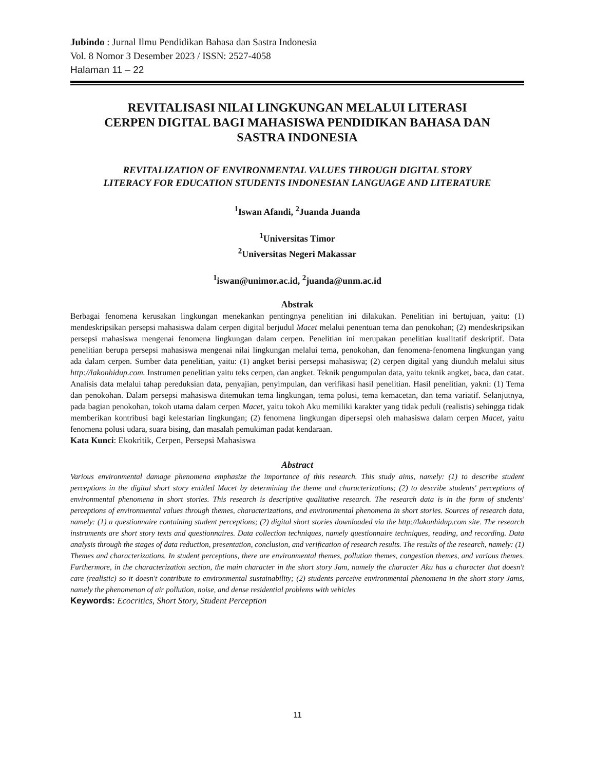Jubindo : Jurnal Ilmu Pendidikan Bahasa dan Sastra Indonesia
Vol. 8 Nomor 3 Desember 2023 / ISSN: 2527-4058
Halaman 11 – 22
REVITALISASI NILAI LINGKUNGAN MELALUI LITERASI CERPEN DIGITAL BAGI MAHASISWA PENDIDIKAN BAHASA DAN SASTRA INDONESIA
REVITALIZATION OF ENVIRONMENTAL VALUES THROUGH DIGITAL STORY LITERACY FOR EDUCATION STUDENTS INDONESIAN LANGUAGE AND LITERATURE
<sup>1</sup> Iswan Afandi, <sup>2</sup>Juanda Juanda
<sup>1</sup> Universitas Timor
<sup>2</sup> Universitas Negeri Makassar
<sup>1</sup> iswan@unimor.ac.id, <sup>2</sup>juanda@unm.ac.id
Abstrak
Berbagai fenomena kerusakan lingkungan menekankan pentingnya penelitian ini dilakukan. Penelitian ini bertujuan, yaitu: (1) mendeskripsikan persepsi mahasiswa dalam cerpen digital berjudul Macet melalui penentuan tema dan penokohan; (2) mendeskripsikan persepsi mahasiswa mengenai fenomena lingkungan dalam cerpen. Penelitian ini merupakan penelitian kualitatif deskriptif. Data penelitian berupa persepsi mahasiswa mengenai nilai lingkungan melalui tema, penokohan, dan fenomena-fenomena lingkungan yang ada dalam cerpen. Sumber data penelitian, yaitu: (1) angket berisi persepsi mahasiswa; (2) cerpen digital yang diunduh melalui situs http://lakonhidup.com. Instrumen penelitian yaitu teks cerpen, dan angket. Teknik pengumpulan data, yaitu teknik angket, baca, dan catat. Analisis data melalui tahap pereduksian data, penyajian, penyimpulan, dan verifikasi hasil penelitian. Hasil penelitian, yakni: (1) Tema dan penokohan. Dalam persepsi mahasiswa ditemukan tema lingkungan, tema polusi, tema kemacetan, dan tema variatif. Selanjutnya, pada bagian penokohan, tokoh utama dalam cerpen Macet, yaitu tokoh Aku memiliki karakter yang tidak peduli (realistis) sehingga tidak memberikan kontribusi bagi kelestarian lingkungan; (2) fenomena lingkungan dipersepsi oleh mahasiswa dalam cerpen Macet, yaitu fenomena polusi udara, suara bising, dan masalah pemukiman padat kendaraan.
Kata Kunci: Ekokritik, Cerpen, Persepsi Mahasiswa
Abstract
Various environmental damage phenomena emphasize the importance of this research. This study aims, namely: (1) to describe student perceptions in the digital short story entitled Macet by determining the theme and characterizations; (2) to describe students' perceptions of environmental phenomena in short stories. This research is descriptive qualitative research. The research data is in the form of students' perceptions of environmental values through themes, characterizations, and environmental phenomena in short stories. Sources of research data, namely: (1) a questionnaire containing student perceptions; (2) digital short stories downloaded via the http://lakonhidup.com site. The research instruments are short story texts and questionnaires. Data collection techniques, namely questionnaire techniques, reading, and recording. Data analysis through the stages of data reduction, presentation, conclusion, and verification of research results. The results of the research, namely: (1) Themes and characterizations. In student perceptions, there are environmental themes, pollution themes, congestion themes, and various themes. Furthermore, in the characterization section, the main character in the short story Jam, namely the character Aku has a character that doesn't care (realistic) so it doesn't contribute to environmental sustainability; (2) students perceive environmental phenomena in the short story Jams, namely the phenomenon of air pollution, noise, and dense residential problems with vehicles
Keywords: Ecocritics, Short Story, Student Perception
11